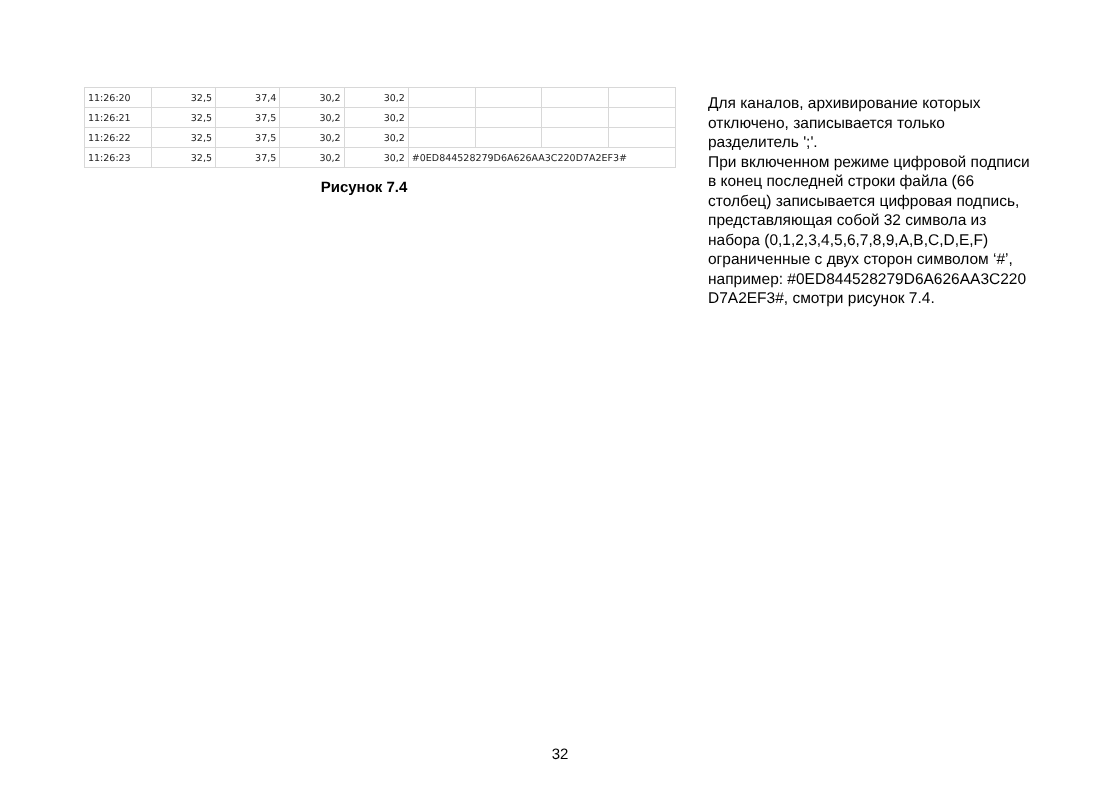| 11:26:20 | 32,5 | 37,4 | 30,2 | 30,2 | | | | |
| 11:26:21 | 32,5 | 37,5 | 30,2 | 30,2 | | | | |
| 11:26:22 | 32,5 | 37,5 | 30,2 | 30,2 | | | | |
| 11:26:23 | 32,5 | 37,5 | 30,2 | 30,2 | #0ED844528279D6A626AA3C220D7A2EF3# | | | |
Рисунок 7.4
Для каналов, архивирование которых отключено, записывается только разделитель ';'.
При включенном режиме цифровой подписи в конец последней строки файла (66 столбец) записывается цифровая подпись, представляющая собой 32 символа из набора (0,1,2,3,4,5,6,7,8,9,A,B,C,D,E,F) ограниченные с двух сторон символом ‘#’, например: #0ED844528279D6A626AA3C220 D7A2EF3#, смотри рисунок 7.4.
32